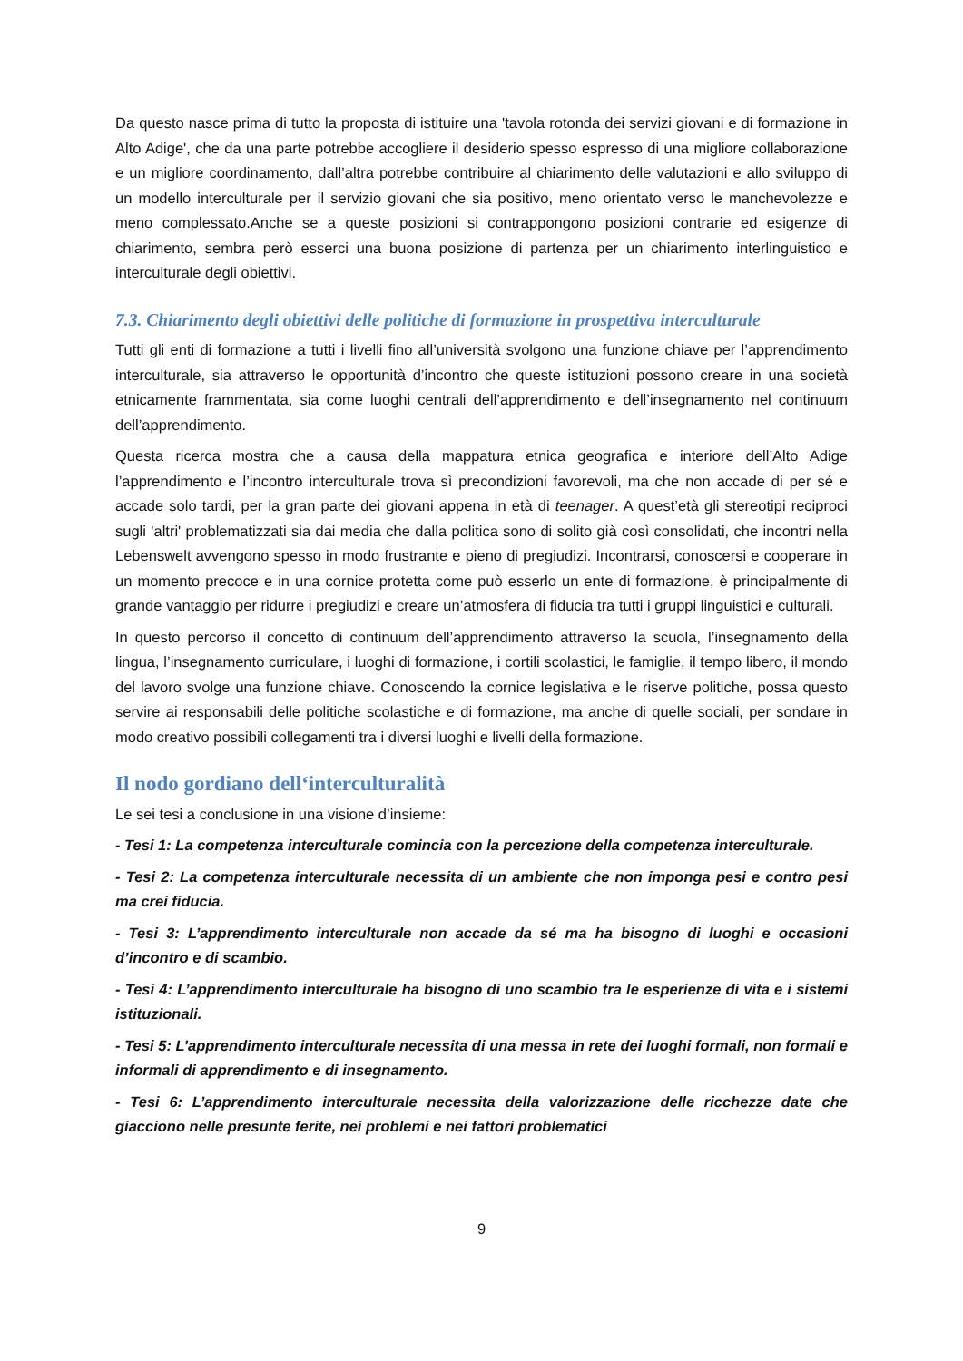Da questo nasce prima di tutto la proposta di istituire una 'tavola rotonda dei servizi giovani e di formazione in Alto Adige', che da una parte potrebbe accogliere il desiderio spesso espresso di una migliore collaborazione e un migliore coordinamento, dall’altra potrebbe contribuire al chiarimento delle valutazioni e allo sviluppo di un modello interculturale per il servizio giovani che sia positivo, meno orientato verso le manchevolezze e meno complessato.Anche se a queste posizioni si contrappongono posizioni contrarie ed esigenze di chiarimento, sembra però esserci una buona posizione di partenza per un chiarimento interlinguistico e interculturale degli obiettivi.
7.3. Chiarimento degli obiettivi delle politiche di formazione in prospettiva interculturale
Tutti gli enti di formazione a tutti i livelli fino all’università svolgono una funzione chiave per l’apprendimento interculturale, sia attraverso le opportunità d’incontro che queste istituzioni possono creare in una società etnicamente frammentata, sia come luoghi centrali dell’apprendimento e dell’insegnamento nel continuum dell’apprendimento.
Questa ricerca mostra che a causa della mappatura etnica geografica e interiore dell’Alto Adige l’apprendimento e l’incontro interculturale trova sì precondizioni favorevoli, ma che non accade di per sé e accade solo tardi, per la gran parte dei giovani appena in età di teenager. A quest’età gli stereotipi reciproci sugli 'altri' problematizzati sia dai media che dalla politica sono di solito già così consolidati, che incontri nella Lebenswelt avvengono spesso in modo frustrante e pieno di pregiudizi. Incontrarsi, conoscersi e cooperare in un momento precoce e in una cornice protetta come può esserlo un ente di formazione, è principalmente di grande vantaggio per ridurre i pregiudizi e creare un’atmosfera di fiducia tra tutti i gruppi linguistici e culturali.
In questo percorso il concetto di continuum dell’apprendimento attraverso la scuola, l’insegnamento della lingua, l’insegnamento curriculare, i luoghi di formazione, i cortili scolastici, le famiglie, il tempo libero, il mondo del lavoro svolge una funzione chiave. Conoscendo la cornice legislativa e le riserve politiche, possa questo servire ai responsabili delle politiche scolastiche e di formazione, ma anche di quelle sociali, per sondare in modo creativo possibili collegamenti tra i diversi luoghi e livelli della formazione.
Il nodo gordiano dell‘interculturalità
Le sei tesi a conclusione in una visione d’insieme:
- Tesi 1: La competenza interculturale comincia con la percezione della competenza interculturale.
- Tesi 2: La competenza interculturale necessita di un ambiente che non imponga pesi e contro pesi ma crei fiducia.
- Tesi 3: L’apprendimento interculturale non accade da sé ma ha bisogno di luoghi e occasioni d’incontro e di scambio.
- Tesi 4: L’apprendimento interculturale ha bisogno di uno scambio tra le esperienze di vita e i sistemi istituzionali.
- Tesi 5: L’apprendimento interculturale necessita di una messa in rete dei luoghi formali, non formali e informali di apprendimento e di insegnamento.
- Tesi 6: L’apprendimento interculturale necessita della valorizzazione delle ricchezze date che giacciono nelle presunte ferite, nei problemi e nei fattori problematici
9